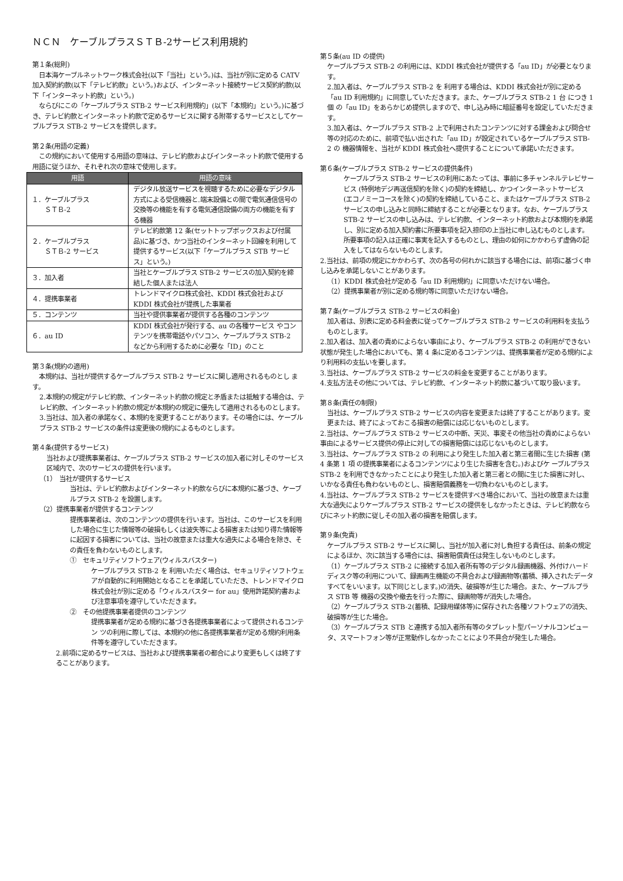ＮＣＮ　ケーブルプラスＳＴＢ-2サービス利用規約
第１条(総則)
　日本海ケーブルネットワーク株式会社(以下「当社」という。)は、当社が別に定める CATV 加入契約約款(以下「テレビ約款」という。)および、インターネット接続サービス契約約款(以下「インターネット約款」という。)
　ならびにこの「ケーブルプラス STB-2 サービス利用規約」(以下「本規約」という。)に基づき、テレビ約款とインターネット約款で定めるサービスに関する附帯するサービスとしてケーブルプラス STB-2 サービスを提供します。
第２条(用語の定義)
　この規約において使用する用語の意味は、テレビ約款およびインターネット約款で使用する用語に従うほか、それぞれ次の意味で使用します。
| 用語 | 用語の意味 |
| --- | --- |
| １．ケーブルプラス ＳＴＢ-2 | デジタル放送サービスを視聴するために必要なデジタル方式による受信機器と.端末設備との間で電気通信信号の交換等の機能を有する電気通信設備の両方の機能を有する機器 |
| ２．ケーブルプラス ＳＴＢ-2 サービス | テレビ約款第 12 条(セットトップボックスおよび付属品)に基づき、かつ当社のインターネット回線を利用して提供するサービス(以下「ケーブルプラス STB サービス」という。) |
| ３．加入者 | 当社とケーブルプラス STB-2 サービスの加入契約を締結した個人または法人 |
| ４．提携事業者 | トレンドマイクロ株式会社、KDDI 株式会社および KDDI 株式会社が提携した事業者 |
| ５．コンテンツ | 当社や提供事業者が提供する各種のコンテンツ |
| ６．au ID | KDDI 株式会社が発行する、au の各種サービス やコンテンツを携帯電話やパソコン、ケーブルプラス STB-2 などから利用するために必要な「ID」のこと |
第３条(規約の適用)
　本規約は、当社が提供するケーブルプラス STB-2 サービスに関し適用されるものとし ます。
2.本規約の規定がテレビ約款、インターネット約款の規定と矛盾または抵触する場合は、テレビ約款、インターネット約款の規定が本規約の規定に優先して適用されるものとします。
3.当社は、加入者の承諾なく、本規約を変更することがあります。その場合には、ケーブルプラス STB-2 サービスの条件は変更後の規約によるものとします。
第４条(提供するサービス)
当社および提携事業者は、ケーブルプラス STB-2 サービスの加入者に対しそのサービス区域内で、次のサービスの提供を行います。
（1）　当社が提供するサービス
当社は、テレビ約款およびインターネット約款ならびに本規約に基づき、ケーブルプラス STB-2 を設置します。
（2）提携事業者が提供するコンテンツ
提携事業者は、次のコンテンツの提供を行います。当社は、このサービスを利用した場合に生じた情報等の破損もしくは波失等による損害または知り得た情報等に起因する損害については、当社の故意または重大な過失による場合を除き、その責任を負わないものとします。
①　セキュリティソフトウェア(ウィルスバスター)
ケーブルプラス STB-2 を 利用いただく場合は、セキュリティソフトウェアが自動的に利用開始となることを承諾していただき、トレンドマイクロ株式会社が別に定める「ウィルスバスター for au」使用許諾契約書および注意事項を遵守していただきます。
②　その他提携事業者提供のコンテンツ
提携事業者が定める規約に基づき各提携事業者によって提供されるコンテン ツの利用に際しては、本規約の他に各提携事業者が定める規約利用条件等を遵守していただきます。
2.前項に定めるサービスは、当社および提携事業者の都合により変更もしくは終了することがあります。
第５条(au ID の提供)
ケーブルプラス STB-2 の利用には、KDDI 株式会社が提供する「au ID」が必要となります。
2.加入者は、ケーブルプラス STB-2 を 利用する場合は、KDDI 株式会社が別に定める 「au ID 利用規約」に同意していただきます。また、ケーブルプラス STB-2 1 台 につき 1 個 の「au ID」をあらかじめ提供しますので、申し込み時に暗証番号を設定していただきます。
3.加入者は、ケーブルプラス STB-2 上で利用されたコンテンツに対する課金および問合せ等の対応のために、前項で払い出された「au ID」が設定されているケーブルプラス STB-2 の 機器情報を、当社が KDDI 株式会社へ提供することについて承諾いただきます。
第６条(ケーブルプラス STB-2 サービスの提供条件)
ケーブルプラス STB-2 サービスの利用にあたっては、事前に多チャンネルテレビサービス (特例地デジ再送信契約を除く)の契約を締結し、かつインターネットサービス (エコノミーコースを除く)の契約を締結していること、またはケーブルプラス STB-2 サービスの申し込みと同時に締結することが必要となります。なお、ケーブルプラス STB-2 サービスの申し込みは、テレビ約款、インターネット約款および本規約を承諾し、別に定める加入契約書に所要事項を記入捺印の上当社に申し込むものとします。所要事項の記入は正確に事実を記入するものとし、理由の如何にかかわらず虚偽の記入をしてはならないものとします。
2.当社は、前項の規定にかかわらず、次の各号の何れかに該当する場合には、前項に基づく申し込みを承諾しないことがあります。
（1）KDDI 株式会社が定める「au ID 利用規約」に同意いただけない場合。
（2）提携事業者が別に定める規約等に同意いただけない場合。
第７条(ケーブルプラス STB-2 サービスの料金)
加入者は、別表に定める料金表に従ってケーブルプラス STB-2 サービスの利用料を支払うものとします。
2.加入者は、加入者の責めによらない事由により、ケーブルプラス STB-2 の利用ができない状態が発生した場合においても、第 4 条に定めるコンテンツは、提携事業者が定める規約により利用料の支払いを要します。
3.当社は、ケーブルプラス STB-2 サービスの料金を変更することがあります。
4.支払方法その他については、テレビ約款、インターネット約款に基づいて取り扱います。
第８条(責任の制限)
当社は、ケーブルプラス STB-2 サービスの内容を変更または終了することがあります。変更または、終了によっておこる損害の賠償には応じないものとします。
2.当社は、ケーブルプラス STB-2 サービスの中断、天災、事変その他当社の責めによらない事由によるサービス提供の停止に対しての損害賠償には応じないものとします。
3.当社は、ケーブルプラス STB-2 の 利用により発生した加入者と第三者間に生じた損害 (第 4 条第 1 項 の提携事業者によるコンテンツにより生じた損害を含む。)およびケ ーブルプラス STB-2 を利用できなかったことにより発生した加入者と第三者との間に生じた損害に対し、いかなる責任も負わないものとし、損害賠償義務を一切負わないものとします。
4.当社は、ケーブルプラス STB-2 サービスを提供すべき場合において、当社の故意または重大な過失によりケーブルプラス STB-2 サービスの提供をしなかったときは、テレビ約款ならびにネット約款に従しその加入者の損害を賠償します。
第９条(免責)
ケーブルプラス STB-2 サービスに関し、当社が加入者に対し負担する責任は、前条の規定によるほか、次に該当する場合には、損害賠償責任は発生しないものとします。
（1）ケーブルプラス STB-2 に接続する加入者所有等のデジタル録画機器、外付けハードディスク等の利用について、録画再生機能の不具合および録画物等(蓄積、挿入されたデータすべてをいいます。以下同じとします。)の消失、破損等が生じた場合。また、ケーブルプラス STB 等 機器の交換や撤去を行った際に、録画物等が消失した場合。
（2）ケーブルプラス STB-2(蓄積、記録用媒体等)に保存された各種ソフトウェアの消失、破損等が生じた場合。
（3）ケーブルプラス STB と連携する加入者所有等のタブレット型パーソナルコンピュータ、スマートフォン等が正常動作しなかったことにより不具合が発生した場合。